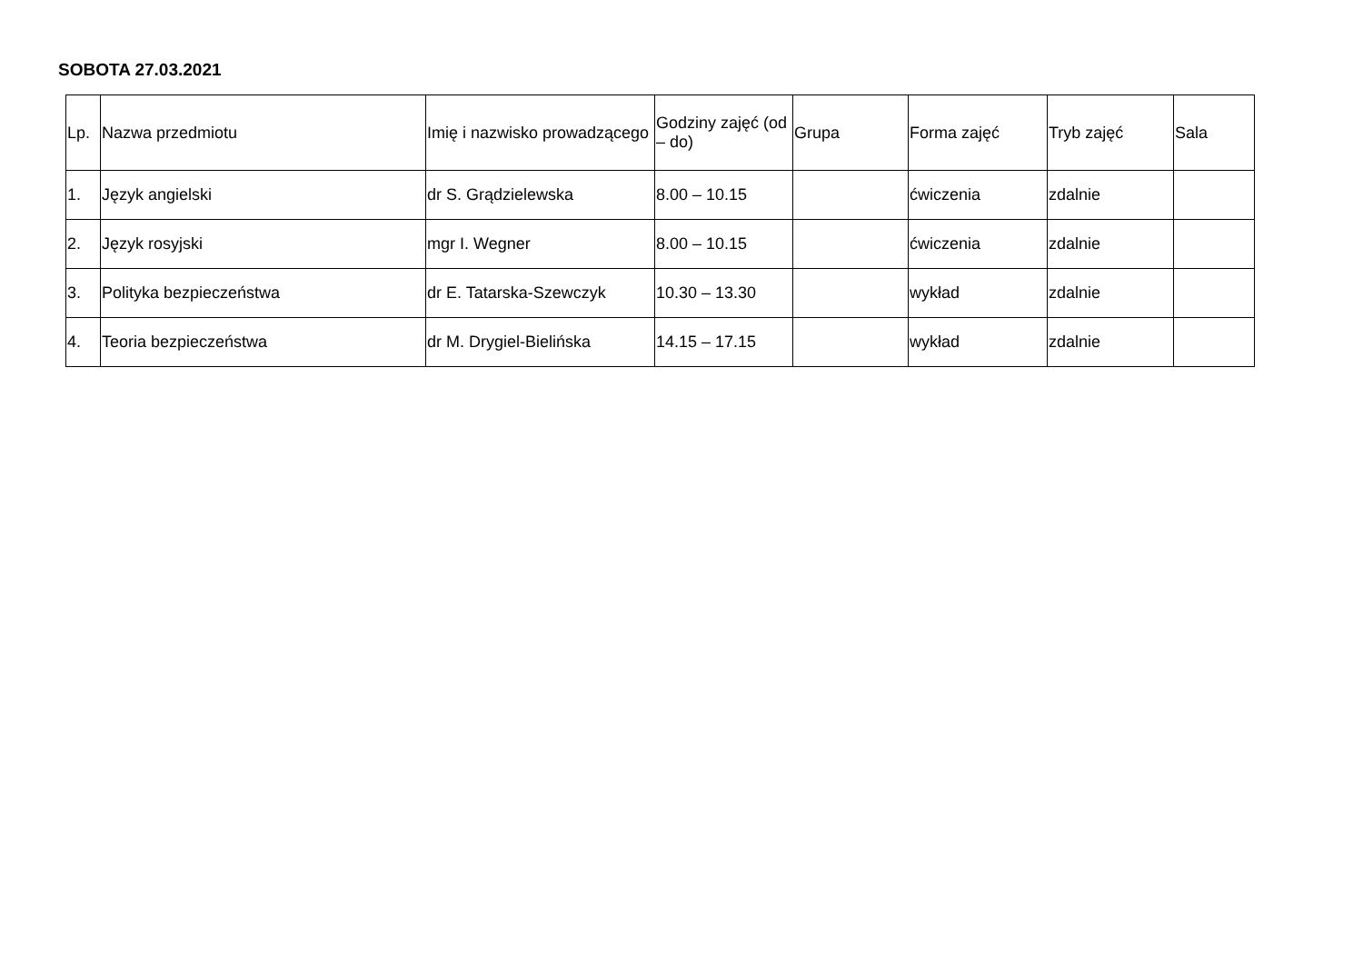SOBOTA 27.03.2021
| Lp. | Nazwa przedmiotu | Imię i nazwisko prowadzącego | Godziny zajęć (od – do) | Grupa | Forma zajęć | Tryb zajęć | Sala |
| --- | --- | --- | --- | --- | --- | --- | --- |
| 1. | Język angielski | dr S. Grądzielewska | 8.00 – 10.15 | | ćwiczenia | zdalnie | |
| 2. | Język rosyjski | mgr I. Wegner | 8.00 – 10.15 | | ćwiczenia | zdalnie | |
| 3. | Polityka bezpieczeństwa | dr E. Tatarska-Szewczyk | 10.30 – 13.30 | | wykład | zdalnie | |
| 4. | Teoria bezpieczeństwa | dr M. Drygiel-Bielińska | 14.15 – 17.15 | | wykład | zdalnie | |